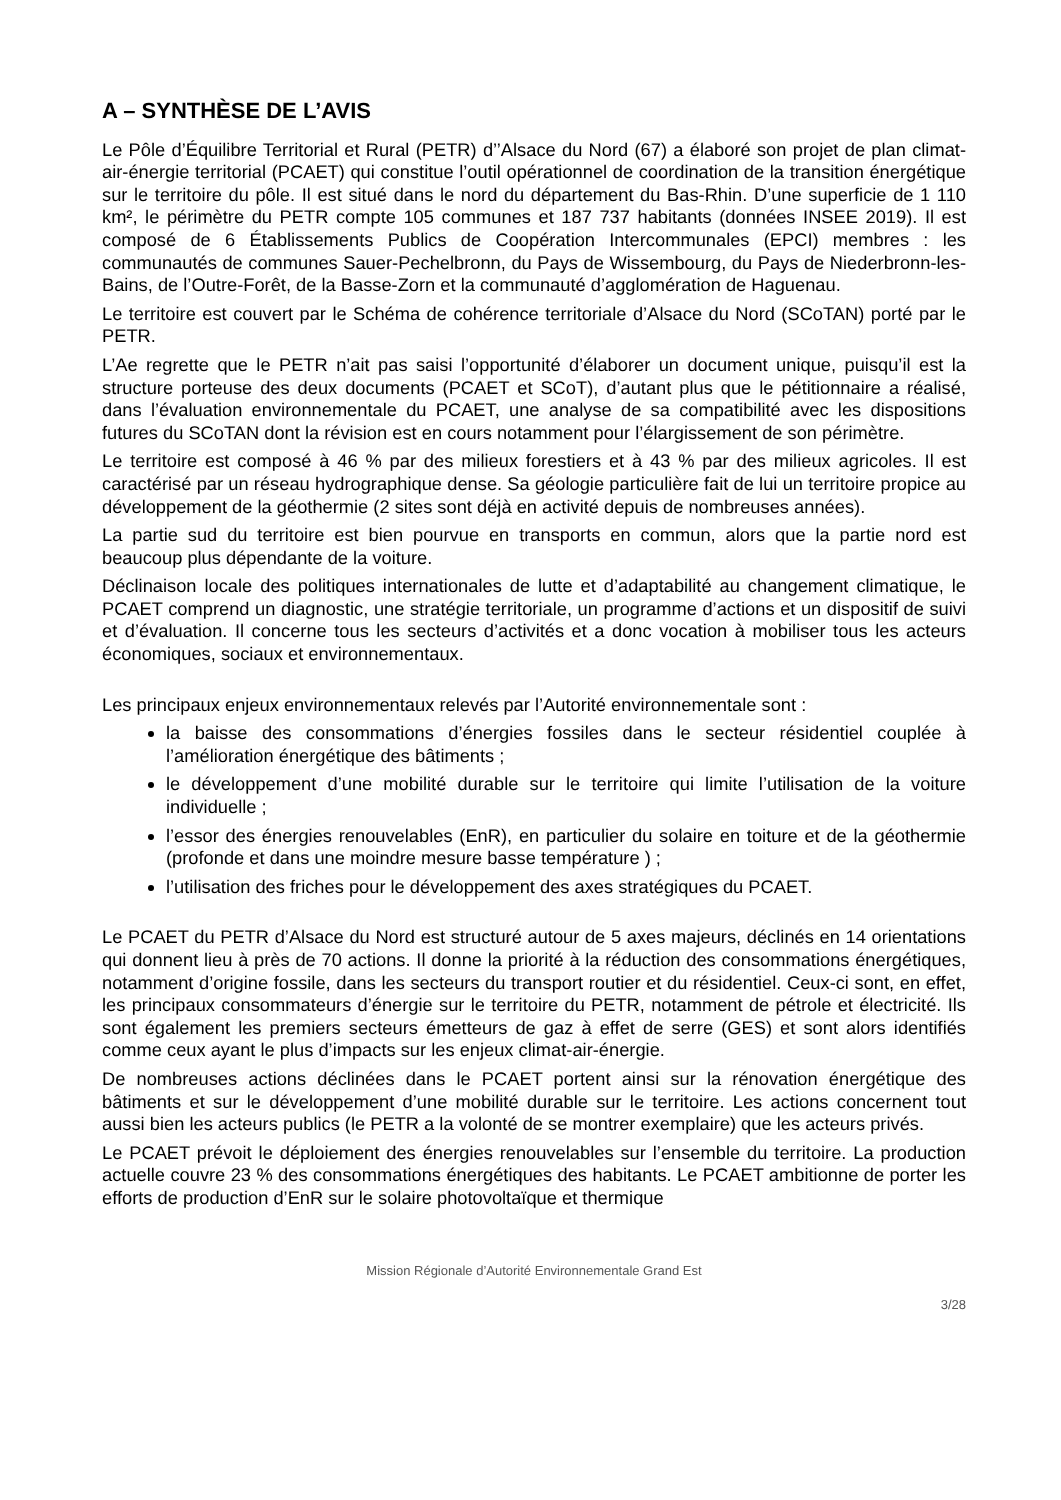A – SYNTHÈSE DE L’AVIS
Le Pôle d’Équilibre Territorial et Rural (PETR) d’’Alsace du Nord (67) a élaboré son projet de plan climat-air-énergie territorial (PCAET) qui constitue l’outil opérationnel de coordination de la transition énergétique sur le territoire du pôle. Il est situé dans le nord du département du Bas-Rhin. D’une superficie de 1 110 km², le périmètre du PETR compte 105 communes et 187 737 habitants (données INSEE 2019). Il est composé de 6 Établissements Publics de Coopération Intercommunales (EPCI) membres : les communautés de communes Sauer-Pechelbronn, du Pays de Wissembourg, du Pays de Niederbronn-les-Bains, de l’Outre-Forêt, de la Basse-Zorn et la communauté d’agglomération de Haguenau.
Le territoire est couvert par le Schéma de cohérence territoriale d’Alsace du Nord (SCoTAN) porté par le PETR.
L’Ae regrette que le PETR n’ait pas saisi l’opportunité d’élaborer un document unique, puisqu’il est la structure porteuse des deux documents (PCAET et SCoT), d’autant plus que le pétitionnaire a réalisé, dans l’évaluation environnementale du PCAET, une analyse de sa compatibilité avec les dispositions futures du SCoTAN dont la révision est en cours notamment pour l’élargissement de son périmètre.
Le territoire est composé à 46 % par des milieux forestiers et à 43 % par des milieux agricoles. Il est caractérisé par un réseau hydrographique dense. Sa géologie particulière fait de lui un territoire propice au développement de la géothermie (2 sites sont déjà en activité depuis de nombreuses années).
La partie sud du territoire est bien pourvue en transports en commun, alors que la partie nord est beaucoup plus dépendante de la voiture.
Déclinaison locale des politiques internationales de lutte et d’adaptabilité au changement climatique, le PCAET comprend un diagnostic, une stratégie territoriale, un programme d’actions et un dispositif de suivi et d’évaluation. Il concerne tous les secteurs d’activités et a donc vocation à mobiliser tous les acteurs économiques, sociaux et environnementaux.
Les principaux enjeux environnementaux relevés par l’Autorité environnementale sont :
la baisse des consommations d’énergies fossiles dans le secteur résidentiel couplée à l’amélioration énergétique des bâtiments ;
le développement d’une mobilité durable sur le territoire qui limite l’utilisation de la voiture individuelle ;
l’essor des énergies renouvelables (EnR), en particulier du solaire en toiture et de la géothermie (profonde et dans une moindre mesure basse température ) ;
l’utilisation des friches pour le développement des axes stratégiques du PCAET.
Le PCAET du PETR d’Alsace du Nord est structuré autour de 5 axes majeurs, déclinés en 14 orientations qui donnent lieu à près de 70 actions. Il donne la priorité à la réduction des consommations énergétiques, notamment d’origine fossile, dans les secteurs du transport routier et du résidentiel. Ceux-ci sont, en effet, les principaux consommateurs d’énergie sur le territoire du PETR, notamment de pétrole et électricité. Ils sont également les premiers secteurs émetteurs de gaz à effet de serre (GES) et sont alors identifiés comme ceux ayant le plus d’impacts sur les enjeux climat-air-énergie.
De nombreuses actions déclinées dans le PCAET portent ainsi sur la rénovation énergétique des bâtiments et sur le développement d’une mobilité durable sur le territoire. Les actions concernent tout aussi bien les acteurs publics (le PETR a la volonté de se montrer exemplaire) que les acteurs privés.
Le PCAET prévoit le déploiement des énergies renouvelables sur l’ensemble du territoire. La production actuelle couvre 23 % des consommations énergétiques des habitants. Le PCAET ambitionne de porter les efforts de production d’EnR sur le solaire photovoltaïque et thermique
Mission Régionale d’Autorité Environnementale Grand Est
3/28